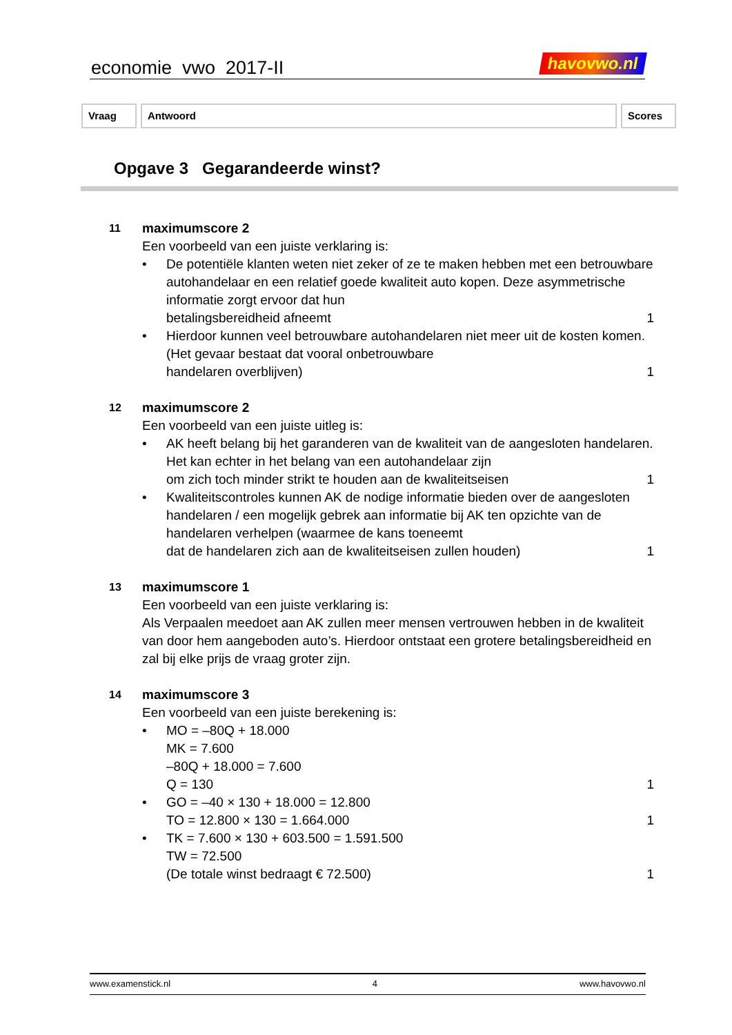economie vwo 2017-II havovwo.nl
Vraag Antwoord Scores
Opgave 3 Gegarandeerde winst?
11
maximumscore 2
Een voorbeeld van een juiste verklaring is:
• De potentiële klanten weten niet zeker of ze te maken hebben met een betrouwbare autohandelaar en een relatief goede kwaliteit auto kopen. Deze asymmetrische informatie zorgt ervoor dat hun
betalingsbereidheid afneemt 1
• Hierdoor kunnen veel betrouwbare autohandelaren niet meer uit de kosten komen. (Het gevaar bestaat dat vooral onbetrouwbare
handelaren overblijven) 1
12
maximumscore 2
Een voorbeeld van een juiste uitleg is:
• AK heeft belang bij het garanderen van de kwaliteit van de aangesloten handelaren. Het kan echter in het belang van een autohandelaar zijn
om zich toch minder strikt te houden aan de kwaliteitseisen 1
• Kwaliteitscontroles kunnen AK de nodige informatie bieden over de aangesloten handelaren / een mogelijk gebrek aan informatie bij AK ten opzichte van de handelaren verhelpen (waarmee de kans toeneemt
dat de handelaren zich aan de kwaliteitseisen zullen houden) 1
13
maximumscore 1
Een voorbeeld van een juiste verklaring is:
Als Verpaalen meedoet aan AK zullen meer mensen vertrouwen hebben in de kwaliteit van door hem aangeboden auto’s. Hierdoor ontstaat een grotere betalingsbereidheid en zal bij elke prijs de vraag groter zijn.
14
maximumscore 3
Een voorbeeld van een juiste berekening is:
• MO = –80Q + 18.000
MK = 7.600
–80Q + 18.000 = 7.600
Q = 130 1
• GO = –40 × 130 + 18.000 = 12.800
TO = 12.800 × 130 = 1.664.000 1
• TK = 7.600 × 130 + 603.500 = 1.591.500
TW = 72.500
(De totale winst bedraagt € 72.500) 1
www.examenstick.nl 4 www.havovwo.nl